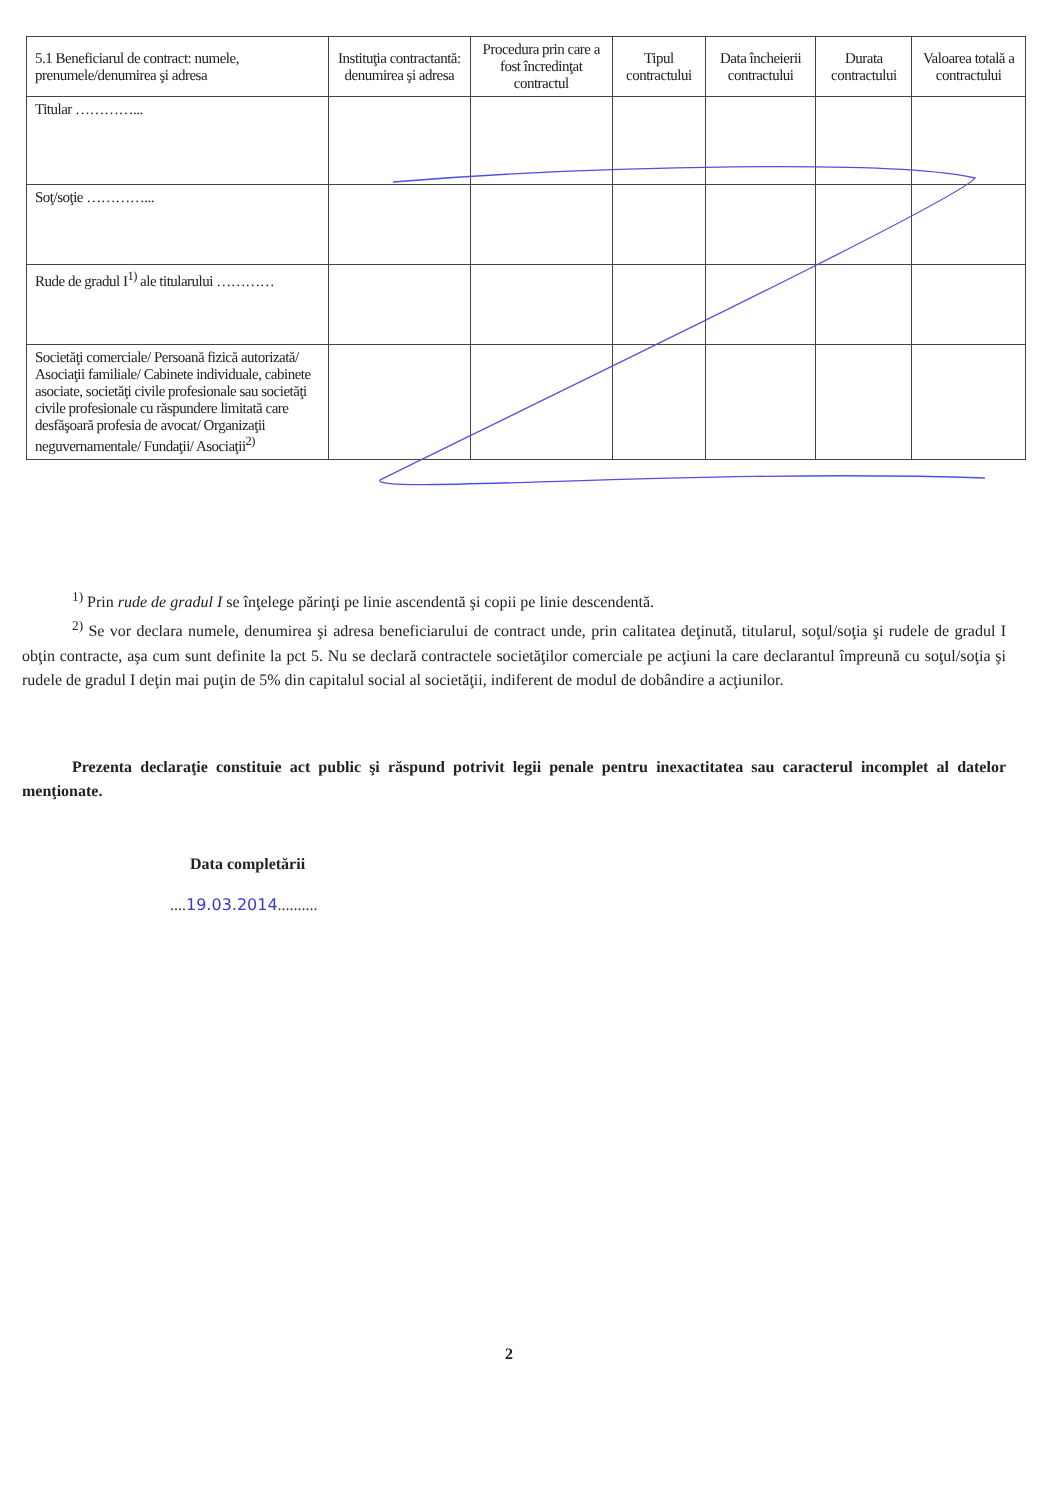| 5.1 Beneficiarul de contract: numele, prenumele/denumirea şi adresa | Instituţia contractantă: denumirea şi adresa | Procedura prin care a fost încredinţat contractul | Tipul contractului | Data încheierii contractului | Durata contractului | Valoarea totală a contractului |
| --- | --- | --- | --- | --- | --- | --- |
| Titular …………... | | | | | | |
| Soţ/soţie …………... | | | | | | |
| Rude de gradul I<sup>1)</sup> ale titularului ………… | | | | | | |
| Societăţi comerciale/ Persoană fizică autorizată/ Asociaţii familiale/ Cabinete individuale, cabinete asociate, societăţi civile profesionale sau societăţi civile profesionale cu răspundere limitată care desfăşoară profesia de avocat/ Organizaţii neguvernamentale/ Fundaţii/ Asociaţii<sup>2)</sup> | | | | | | |
<sup>1)</sup> Prin rude de gradul I se înţelege părinţi pe linie ascendentă şi copii pe linie descendentă.
<sup>2)</sup> Se vor declara numele, denumirea şi adresa beneficiarului de contract unde, prin calitatea deţinută, titularul, soţul/soţia şi rudele de gradul I obţin contracte, aşa cum sunt definite la pct 5. Nu se declară contractele societăţilor comerciale pe acţiuni la care declarantul împreună cu soţul/soţia şi rudele de gradul I deţin mai puţin de 5% din capitalul social al societăţii, indiferent de modul de dobândire a acţiunilor.
Prezenta declaraţie constituie act public şi răspund potrivit legii penale pentru inexactitatea sau caracterul incomplet al datelor menţionate.
Data completării
....19.03.2014..........
2